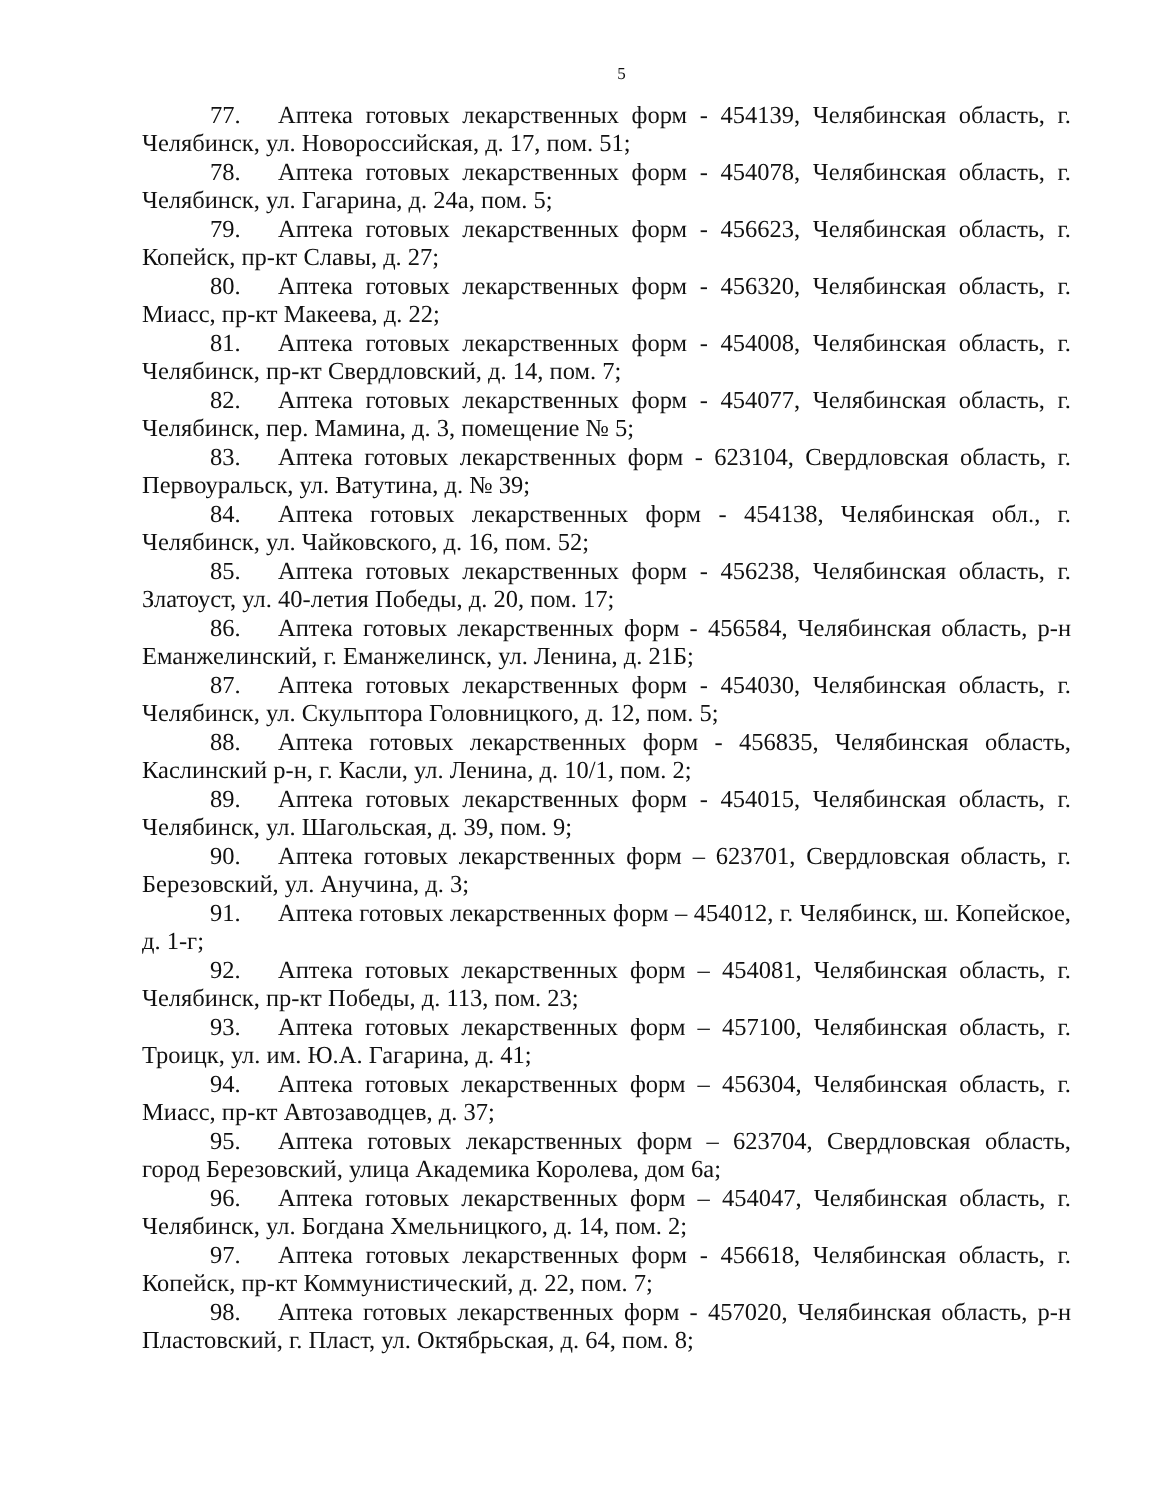5
77. Аптека готовых лекарственных форм - 454139, Челябинская область, г. Челябинск, ул. Новороссийская, д. 17, пом. 51;
78. Аптека готовых лекарственных форм - 454078, Челябинская область, г. Челябинск, ул. Гагарина, д. 24а, пом. 5;
79. Аптека готовых лекарственных форм - 456623, Челябинская область, г. Копейск, пр-кт Славы, д. 27;
80. Аптека готовых лекарственных форм - 456320, Челябинская область, г. Миасс, пр-кт Макеева, д. 22;
81. Аптека готовых лекарственных форм - 454008, Челябинская область, г. Челябинск, пр-кт Свердловский, д. 14, пом. 7;
82. Аптека готовых лекарственных форм - 454077, Челябинская область, г. Челябинск, пер. Мамина, д. 3, помещение № 5;
83. Аптека готовых лекарственных форм - 623104, Свердловская область, г. Первоуральск, ул. Ватутина, д. № 39;
84. Аптека готовых лекарственных форм - 454138, Челябинская обл., г. Челябинск, ул. Чайковского, д. 16, пом. 52;
85. Аптека готовых лекарственных форм - 456238, Челябинская область, г. Златоуст, ул. 40-летия Победы, д. 20, пом. 17;
86. Аптека готовых лекарственных форм - 456584, Челябинская область, р-н Еманжелинский, г. Еманжелинск, ул. Ленина, д. 21Б;
87. Аптека готовых лекарственных форм - 454030, Челябинская область, г. Челябинск, ул. Скульптора Головницкого, д. 12, пом. 5;
88. Аптека готовых лекарственных форм - 456835, Челябинская область, Каслинский р-н, г. Касли, ул. Ленина, д. 10/1, пом. 2;
89. Аптека готовых лекарственных форм - 454015, Челябинская область, г. Челябинск, ул. Шагольская, д. 39, пом. 9;
90. Аптека готовых лекарственных форм – 623701, Свердловская область, г. Березовский, ул. Анучина, д. 3;
91. Аптека готовых лекарственных форм – 454012, г. Челябинск, ш. Копейское, д. 1-г;
92. Аптека готовых лекарственных форм – 454081, Челябинская область, г. Челябинск, пр-кт Победы, д. 113, пом. 23;
93. Аптека готовых лекарственных форм – 457100, Челябинская область, г. Троицк, ул. им. Ю.А. Гагарина, д. 41;
94. Аптека готовых лекарственных форм – 456304, Челябинская область, г. Миасс, пр-кт Автозаводцев, д. 37;
95. Аптека готовых лекарственных форм – 623704, Свердловская область, город Березовский, улица Академика Королева, дом 6а;
96. Аптека готовых лекарственных форм – 454047, Челябинская область, г. Челябинск, ул. Богдана Хмельницкого, д. 14, пом. 2;
97. Аптека готовых лекарственных форм - 456618, Челябинская область, г. Копейск, пр-кт Коммунистический, д. 22, пом. 7;
98. Аптека готовых лекарственных форм - 457020, Челябинская область, р-н Пластовский, г. Пласт, ул. Октябрьская, д. 64, пом. 8;